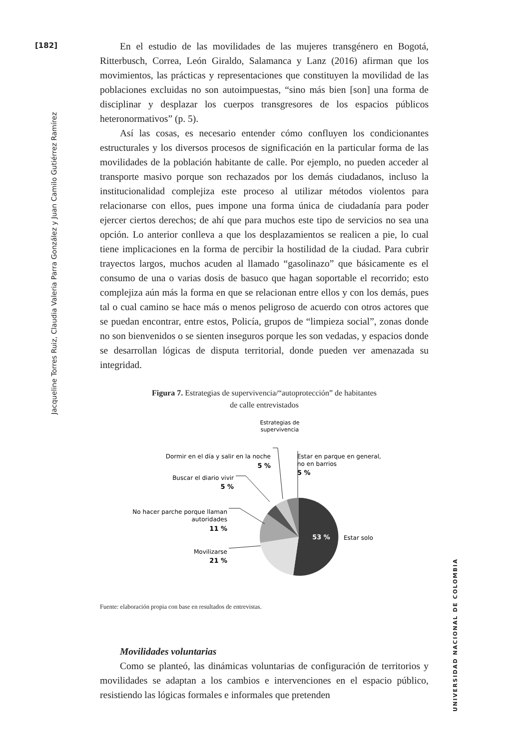[182]
Jacqueline Torres Ruiz, Claudia Valeria Parra González y Juan Camilo Gutiérrez Ramírez
UNIVERSIDAD NACIONAL DE COLOMBIA
En el estudio de las movilidades de las mujeres transgénero en Bogotá, Ritterbusch, Correa, León Giraldo, Salamanca y Lanz (2016) afirman que los movimientos, las prácticas y representaciones que constituyen la movilidad de las poblaciones excluidas no son autoimpuestas, “sino más bien [son] una forma de disciplinar y desplazar los cuerpos transgresores de los espacios públicos heteronormativos” (p. 5).
Así las cosas, es necesario entender cómo confluyen los condicionantes estructurales y los diversos procesos de significación en la particular forma de las movilidades de la población habitante de calle. Por ejemplo, no pueden acceder al transporte masivo porque son rechazados por los demás ciudadanos, incluso la institucionalidad complejiza este proceso al utilizar métodos violentos para relacionarse con ellos, pues impone una forma única de ciudadanía para poder ejercer ciertos derechos; de ahí que para muchos este tipo de servicios no sea una opción. Lo anterior conlleva a que los desplazamientos se realicen a pie, lo cual tiene implicaciones en la forma de percibir la hostilidad de la ciudad. Para cubrir trayectos largos, muchos acuden al llamado “gasolinazo” que básicamente es el consumo de una o varias dosis de basuco que hagan soportable el recorrido; esto complejiza aún más la forma en que se relacionan entre ellos y con los demás, pues tal o cual camino se hace más o menos peligroso de acuerdo con otros actores que se puedan encontrar, entre estos, Policía, grupos de “limpieza social”, zonas donde no son bienvenidos o se sienten inseguros porque les son vedadas, y espacios donde se desarrollan lógicas de disputa territorial, donde pueden ver amenazada su integridad.
Figura 7. Estrategias de supervivencia/“autoprotección” de habitantes
de calle entrevistados
Estrategias de
supervivencia
53 %
Estar solo
Estar en parque en general,
no en barrios
5 %
Dormir en el día y salir en la noche
5 %
Buscar el diario vivir
5 %
No hacer parche porque llaman
autoridades
11 %
Movilizarse
21 %
Fuente: elaboración propia con base en resultados de entrevistas.
Movilidades voluntarias
Como se planteó, las dinámicas voluntarias de configuración de territorios y movilidades se adaptan a los cambios e intervenciones en el espacio público, resistiendo las lógicas formales e informales que pretenden